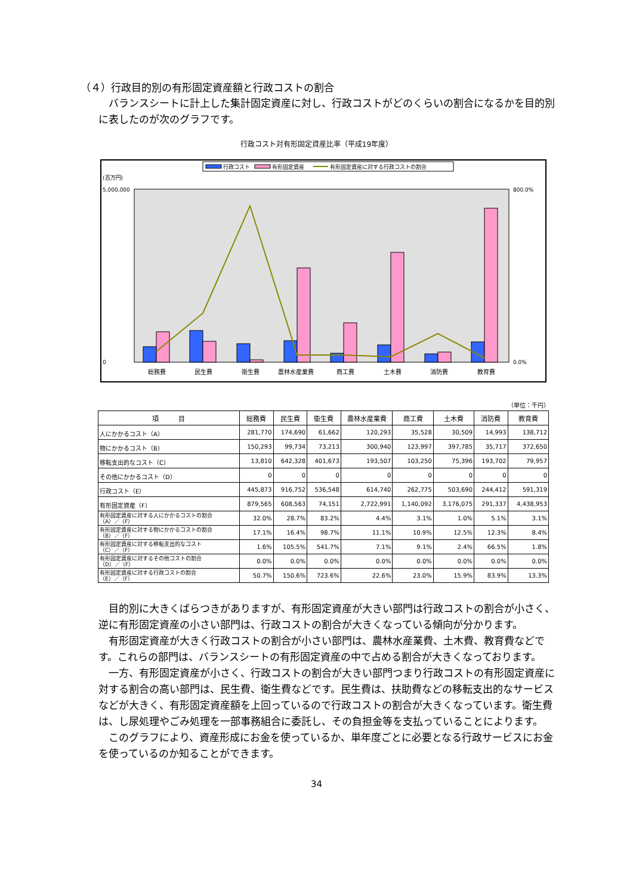（４）行政目的別の有形固定資産額と行政コストの割合
　バランスシートに計上した集計固定資産に対し、行政コストがどのくらいの割合になるかを目的別に表したのが次のグラフです。
行政コスト対有形固定資産比率（平成19年度）
行政コスト
有形固定資産
有形固定資産に対する行政コストの割合
(百万円)
5,000,000
0
800.0%
0.0%
総務費
民生費
衛生費
農林水産業費
商工費
土木費
消防費
教育費
（単位：千円）
| 項 目 | 総務費 | 民生費 | 衛生費 | 農林水産業費 | 商工費 | 土木費 | 消防費 | 教育費 |
| --- | --- | --- | --- | --- | --- | --- | --- | --- |
| 人にかかるコスト（A） | 281,770 | 174,690 | 61,662 | 120,293 | 35,528 | 30,509 | 14,993 | 138,712 |
| 物にかかるコスト（B） | 150,293 | 99,734 | 73,213 | 300,940 | 123,997 | 397,785 | 35,717 | 372,650 |
| 移転支出的なコスト（C） | 13,810 | 642,328 | 401,673 | 193,507 | 103,250 | 75,396 | 193,702 | 79,957 |
| その他にかかるコスト（D） | 0 | 0 | 0 | 0 | 0 | 0 | 0 | 0 |
| 行政コスト（E） | 445,873 | 916,752 | 536,548 | 614,740 | 262,775 | 503,690 | 244,412 | 591,319 |
| 有形固定資産（F） | 879,565 | 608,563 | 74,151 | 2,722,991 | 1,140,092 | 3,176,075 | 291,337 | 4,438,953 |
| 有形固定資産に対する人にかかるコストの割合 （A）／（F） | 32.0% | 28.7% | 83.2% | 4.4% | 3.1% | 1.0% | 5.1% | 3.1% |
| 有形固定資産に対する物にかかるコストの割合 （B）／（F） | 17.1% | 16.4% | 98.7% | 11.1% | 10.9% | 12.5% | 12.3% | 8.4% |
| 有形固定資産に対する移転支出的なコスト （C）／（F） | 1.6% | 105.5% | 541.7% | 7.1% | 9.1% | 2.4% | 66.5% | 1.8% |
| 有形固定資産に対するその他コストの割合 （D）／（F） | 0.0% | 0.0% | 0.0% | 0.0% | 0.0% | 0.0% | 0.0% | 0.0% |
| 有形固定資産に対する行政コストの割合 （E）／（F） | 50.7% | 150.6% | 723.6% | 22.6% | 23.0% | 15.9% | 83.9% | 13.3% |
　目的別に大きくばらつきがありますが、有形固定資産が大きい部門は行政コストの割合が小さく、逆に有形固定資産の小さい部門は、行政コストの割合が大きくなっている傾向が分かります。
　有形固定資産が大きく行政コストの割合が小さい部門は、農林水産業費、土木費、教育費などです。これらの部門は、バランスシートの有形固定資産の中で占める割合が大きくなっております。
　一方、有形固定資産が小さく、行政コストの割合が大きい部門つまり行政コストの有形固定資産に対する割合の高い部門は、民生費、衛生費などです。民生費は、扶助費などの移転支出的なサービスなどが大きく、有形固定資産額を上回っているので行政コストの割合が大きくなっています。衛生費は、し尿処理やごみ処理を一部事務組合に委託し、その負担金等を支払っていることによります。
　このグラフにより、資産形成にお金を使っているか、単年度ごとに必要となる行政サービスにお金を使っているのか知ることができます。
34